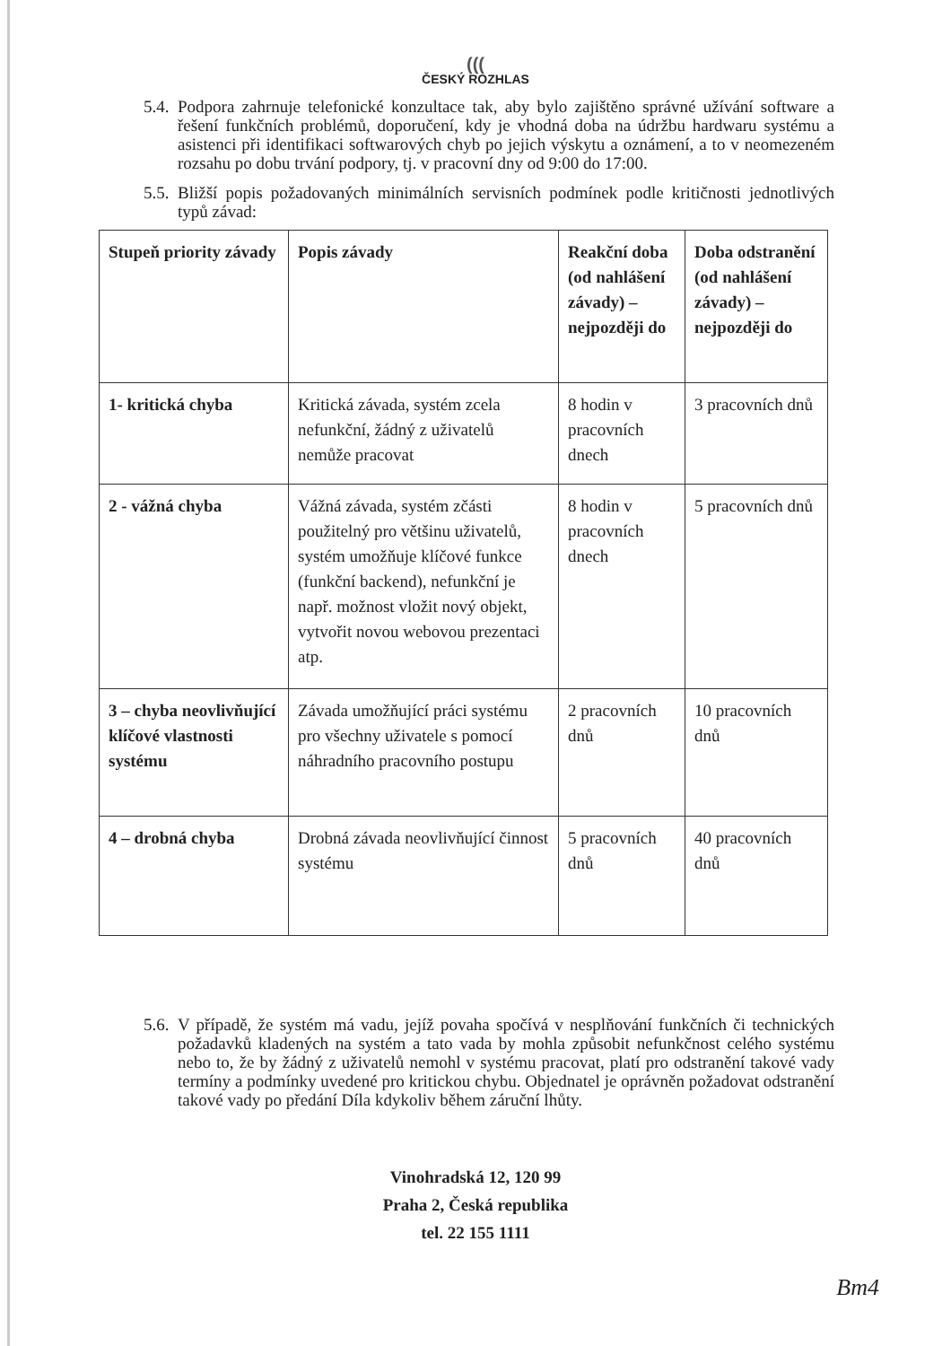(((
ČESKÝ ROZHLAS
5.4. Podpora zahrnuje telefonické konzultace tak, aby bylo zajištěno správné užívání software a řešení funkčních problémů, doporučení, kdy je vhodná doba na údržbu hardwaru systému a asistenci při identifikaci softwarových chyb po jejich výskytu a oznámení, a to v neomezeném rozsahu po dobu trvání podpory, tj. v pracovní dny od 9:00 do 17:00.
5.5. Bližší popis požadovaných minimálních servisních podmínek podle kritičnosti jednotlivých typů závad:
| Stupeň priority závady | Popis závady | Reakční doba (od nahlášení závady) – nejpozději do | Doba odstranění (od nahlášení závady) – nejpozději do |
| --- | --- | --- | --- |
| 1- kritická chyba | Kritická závada, systém zcela nefunkční, žádný z uživatelů nemůže pracovat | 8 hodin v pracovních dnech | 3 pracovních dnů |
| 2 - vážná chyba | Vážná závada, systém zčásti použitelný pro většinu uživatelů, systém umožňuje klíčové funkce (funkční backend), nefunkční je např. možnost vložit nový objekt, vytvořit novou webovou prezentaci atp. | 8 hodin v pracovních dnech | 5 pracovních dnů |
| 3 – chyba neovlivňující klíčové vlastnosti systému | Závada umožňující práci systému pro všechny uživatele s pomocí náhradního pracovního postupu | 2 pracovních dnů | 10 pracovních dnů |
| 4 – drobná chyba | Drobná závada neovlivňující činnost systému | 5 pracovních dnů | 40 pracovních dnů |
5.6. V případě, že systém má vadu, jejíž povaha spočívá v nesplňování funkčních či technických požadavků kladených na systém a tato vada by mohla způsobit nefunkčnost celého systému nebo to, že by žádný z uživatelů nemohl v systému pracovat, platí pro odstranění takové vady termíny a podmínky uvedené pro kritickou chybu. Objednatel je oprávněn požadovat odstranění takové vady po předání Díla kdykoliv během záruční lhůty.
Vinohradská 12, 120 99
Praha 2, Česká republika
tel. 22 155 1111
Bm4